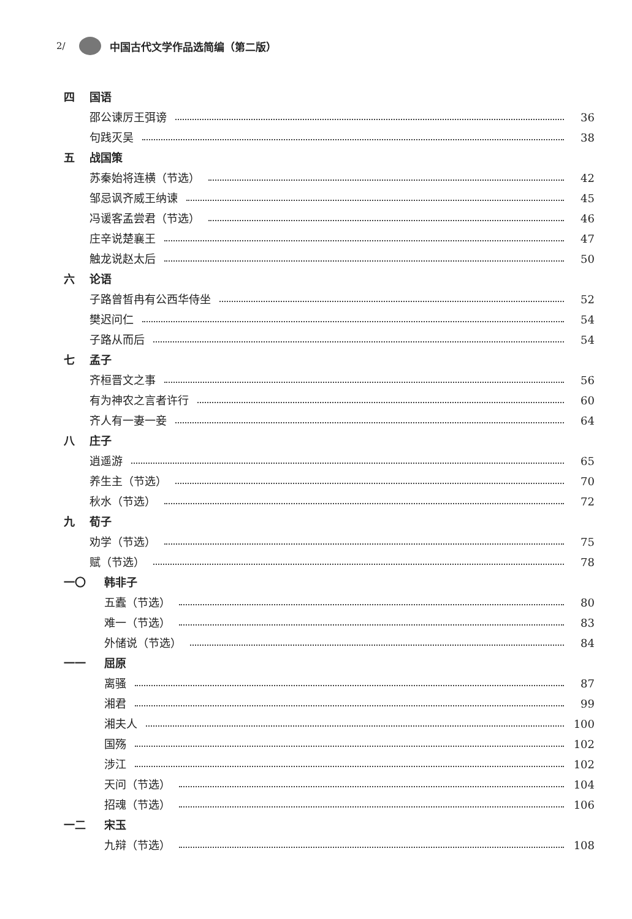2/ 中国古代文学作品选简编（第二版）
四 国语
邵公谏厉王弭谤 36
句践灭吴 38
五 战国策
苏秦始将连横（节选） 42
邹忌讽齐威王纳谏 45
冯谖客孟尝君（节选） 46
庄辛说楚襄王 47
触龙说赵太后 50
六 论语
子路曾皙冉有公西华侍坐 52
樊迟问仁 54
子路从而后 54
七 孟子
齐桓晋文之事 56
有为神农之言者许行 60
齐人有一妻一妾 64
八 庄子
逍遥游 65
养生主（节选） 70
秋水（节选） 72
九 荀子
劝学（节选） 75
赋（节选） 78
一〇 韩非子
五蠹（节选） 80
难一（节选） 83
外储说（节选） 84
一一 屈原
离骚 87
湘君 99
湘夫人 100
国殇 102
涉江 102
天问（节选） 104
招魂（节选） 106
一二 宋玉
九辩（节选） 108